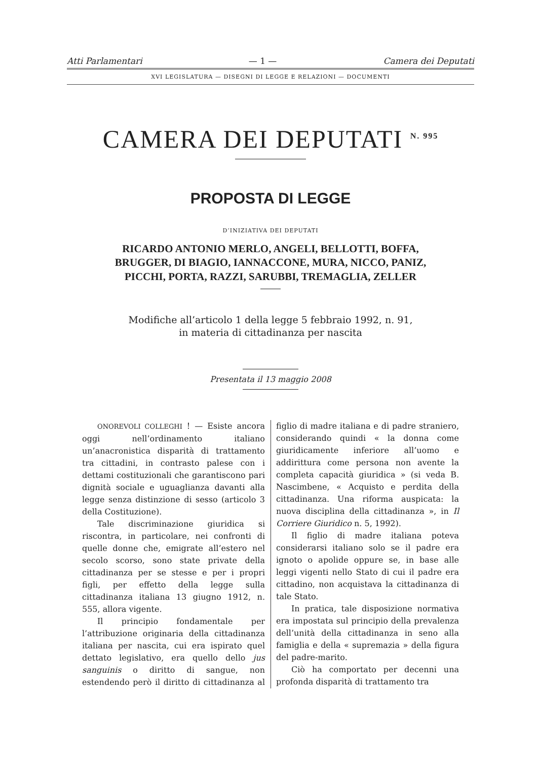Atti Parlamentari — 1 — Camera dei Deputati
XVI LEGISLATURA — DISEGNI DI LEGGE E RELAZIONI — DOCUMENTI
CAMERA DEI DEPUTATI <sup>N. 995</sup>
PROPOSTA DI LEGGE
D’INIZIATIVA DEI DEPUTATI
RICARDO ANTONIO MERLO, ANGELI, BELLOTTI, BOFFA, BRUGGER, DI BIAGIO, IANNACCONE, MURA, NICCO, PANIZ, PICCHI, PORTA, RAZZI, SARUBBI, TREMAGLIA, ZELLER
Modifiche all’articolo 1 della legge 5 febbraio 1992, n. 91,
in materia di cittadinanza per nascita
Presentata il 13 maggio 2008
ONOREVOLI COLLEGHI ! — Esiste ancora oggi nell’ordinamento italiano un’anacronistica disparità di trattamento tra cittadini, in contrasto palese con i dettami costituzionali che garantiscono pari dignità sociale e uguaglianza davanti alla legge senza distinzione di sesso (articolo 3 della Costituzione).
Tale discriminazione giuridica si riscontra, in particolare, nei confronti di quelle donne che, emigrate all’estero nel secolo scorso, sono state private della cittadinanza per se stesse e per i propri figli, per effetto della legge sulla cittadinanza italiana 13 giugno 1912, n. 555, allora vigente.
Il principio fondamentale per l’attribuzione originaria della cittadinanza italiana per nascita, cui era ispirato quel dettato legislativo, era quello dello jus sanguinis o diritto di sangue, non estendendo però il diritto di cittadinanza al figlio di madre italiana e di padre straniero, considerando quindi « la donna come giuridicamente inferiore all’uomo e addirittura come persona non avente la completa capacità giuridica » (si veda B. Nascimbene, « Acquisto e perdita della cittadinanza. Una riforma auspicata: la nuova disciplina della cittadinanza », in Il Corriere Giuridico n. 5, 1992).
Il figlio di madre italiana poteva considerarsi italiano solo se il padre era ignoto o apolide oppure se, in base alle leggi vigenti nello Stato di cui il padre era cittadino, non acquistava la cittadinanza di tale Stato.
In pratica, tale disposizione normativa era impostata sul principio della prevalenza dell’unità della cittadinanza in seno alla famiglia e della « supremazia » della figura del padre-marito.
Ciò ha comportato per decenni una profonda disparità di trattamento tra